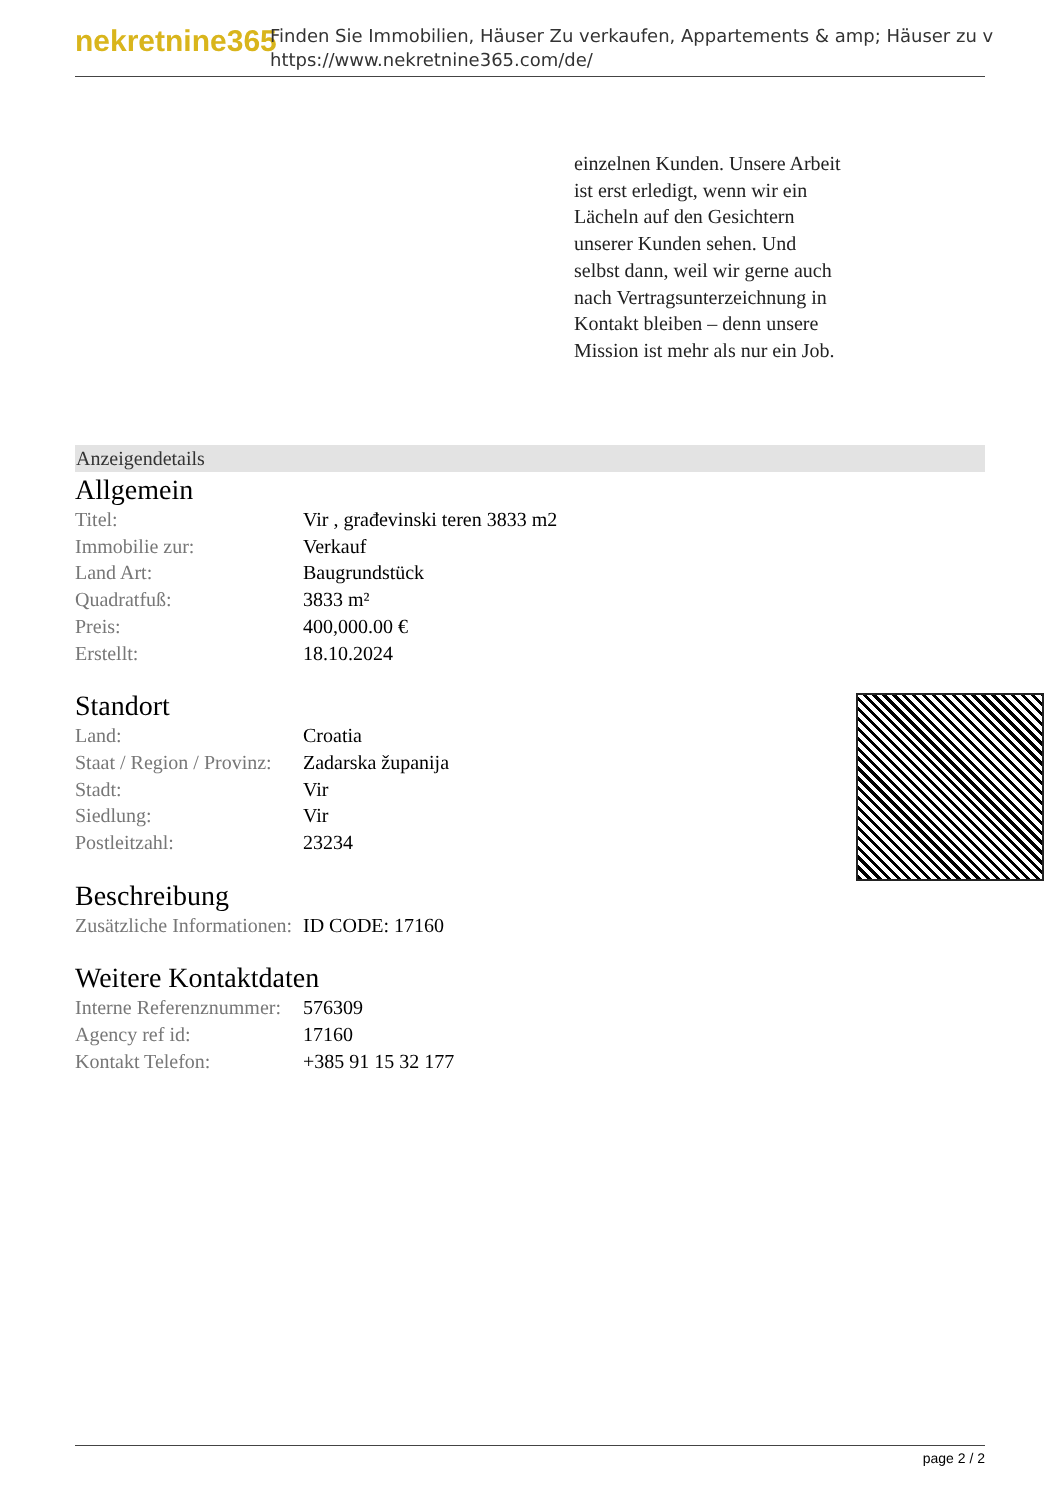nekretnine365
Finden Sie Immobilien, Häuser Zu verkaufen, Appartements & amp; Häuser zu v
https://www.nekretnine365.com/de/
einzelnen Kunden. Unsere Arbeit ist erst erledigt, wenn wir ein Lächeln auf den Gesichtern unserer Kunden sehen. Und selbst dann, weil wir gerne auch nach Vertragsunterzeichnung in Kontakt bleiben – denn unsere Mission ist mehr als nur ein Job.
Anzeigendetails
Allgemein
| Titel: | Vir , građevinski teren 3833 m2 |
| Immobilie zur: | Verkauf |
| Land Art: | Baugrundstück |
| Quadratfuß: | 3833 m² |
| Preis: | 400,000.00 € |
| Erstellt: | 18.10.2024 |
Standort
| Land: | Croatia |
| Staat / Region / Provinz: | Zadarska županija |
| Stadt: | Vir |
| Siedlung: | Vir |
| Postleitzahl: | 23234 |
Beschreibung
| Zusätzliche Informationen: | ID CODE: 17160 |
Weitere Kontaktdaten
| Interne Referenznummer: | 576309 |
| Agency ref id: | 17160 |
| Kontakt Telefon: | +385 91 15 32 177 |
page 2 / 2